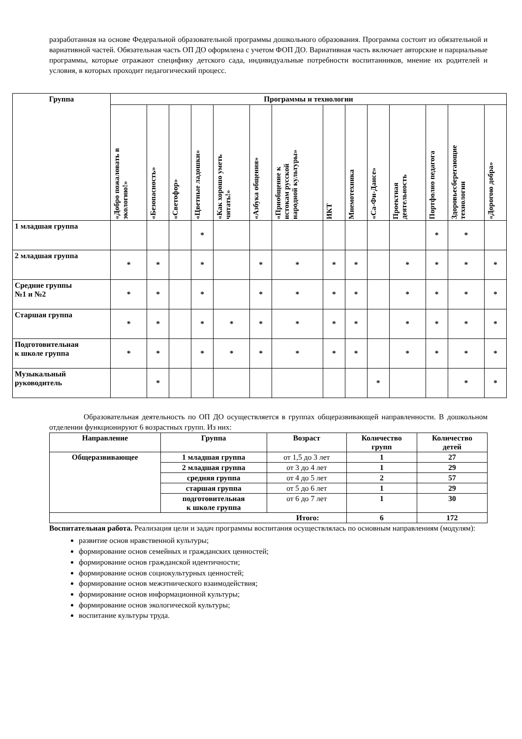разработанная на основе Федеральной образовательной программы дошкольного образования. Программа состоит из обязательной и вариативной частей. Обязательная часть ОП ДО оформлена с учетом ФОП ДО. Вариативная часть включает авторские и парциальные программы, которые отражают специфику детского сада, индивидуальные потребности воспитанников, мнение их родителей и условия, в которых проходит педагогический процесс.
| Группа | Программы и технологии | | | | | | | | | | | | | |
| --- | --- | --- | --- | --- | --- | --- | --- | --- | --- | --- | --- | --- | --- | --- |
| | «Добро пожаловать в экологию!» | «Безопасность» | «Светофор» | «Цветные ладошки» | «Как хорошо уметь читать!» | «Азбука общения» | «Приобщение к истокам русской народной культуры» | ИКТ | Мнемотехника | «Са-Фи-Дансе» | Проектная деятельность | Портфолио педагога | Здоровьесберегающие технологии | «Дорогою добра» |
| 1 младшая группа | | | | * | | | | | | | | * | * | |
| 2 младшая группа | * | * | | * | | * | * | * | * | | * | * | * | * |
| Средние группы №1 и №2 | * | * | | * | | * | * | * | * | | * | * | * | * |
| Старшая группа | * | * | | * | * | * | * | * | * | | * | * | * | * |
| Подготовительная к школе группа | * | * | | * | * | * | * | * | * | | * | * | * | * |
| Музыкальный руководитель | | * | | | | | | | | * | | | * | * |
Образовательная деятельность по ОП ДО осуществляется в группах общеразвивающей направленности. В дошкольном отделении функционируют 6 возрастных групп. Из них:
| Направление | Группа | Возраст | Количество групп | Количество детей |
| --- | --- | --- | --- | --- |
| Общеразвивающее | 1 младшая группа | от 1,5 до 3 лет | 1 | 27 |
| | 2 младшая группа | от 3 до 4 лет | 1 | 29 |
| | средняя группа | от 4 до 5 лет | 2 | 57 |
| | старшая группа | от 5 до 6 лет | 1 | 29 |
| | подготовительная к школе группа | от 6 до 7 лет | 1 | 30 |
| Итого: | | | 6 | 172 |
Воспитательная работа. Реализация цели и задач программы воспитания осуществлялась по основным направлениям (модулям):
развитие основ нравственной культуры;
формирование основ семейных и гражданских ценностей;
формирование основ гражданской идентичности;
формирование основ социокультурных ценностей;
формирование основ межэтнического взаимодействия;
формирование основ информационной культуры;
формирование основ экологической культуры;
воспитание культуры труда.